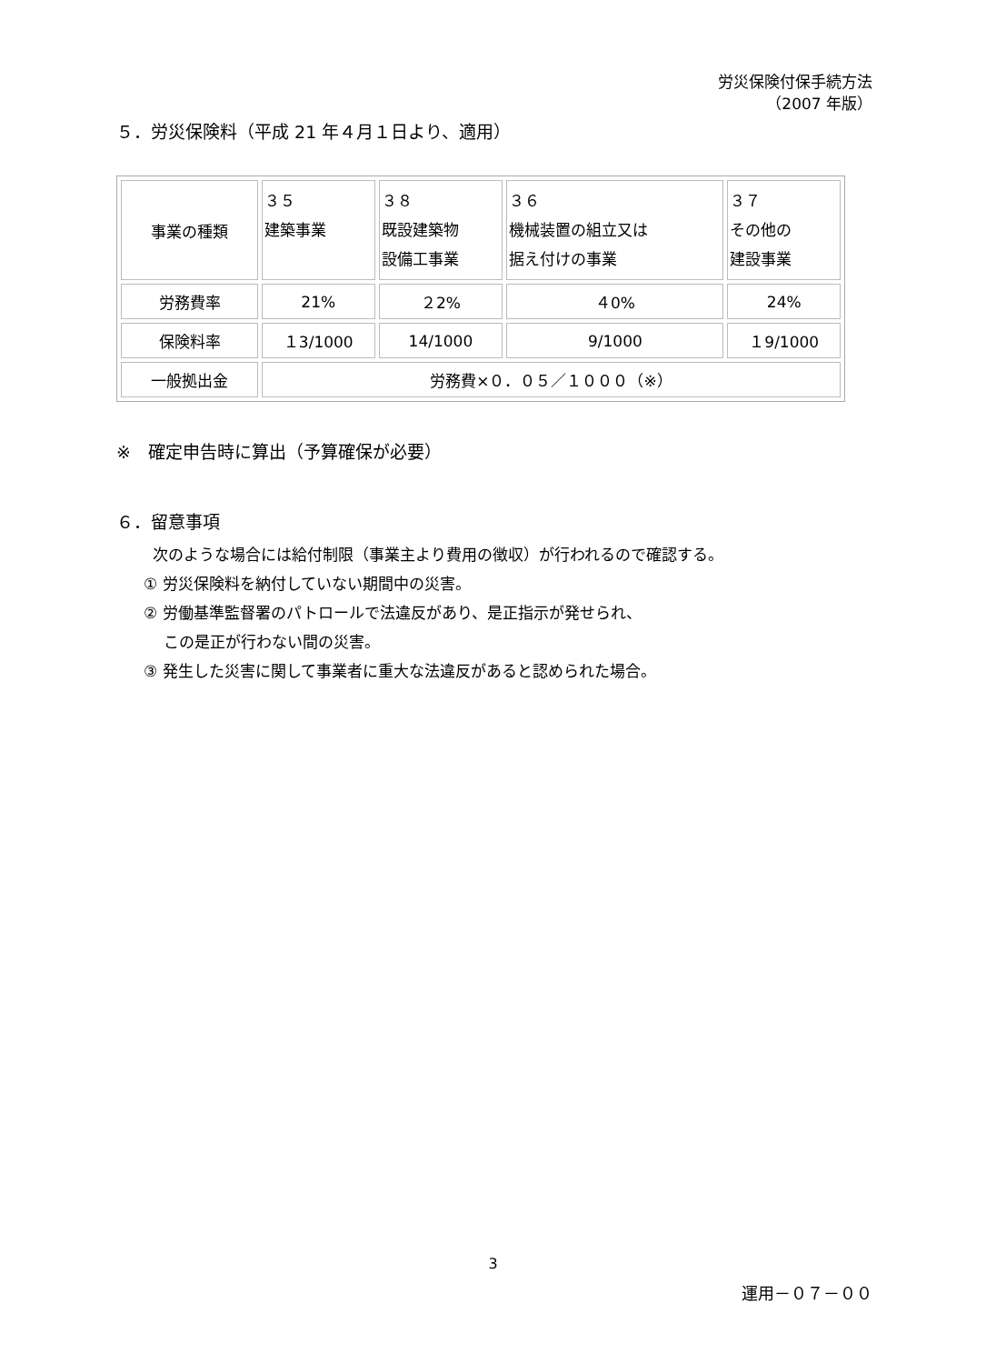労災保険付保手続方法
（2007 年版）
５．労災保険料（平成 21 年４月１日より、適用）
| 事業の種類 | ３５ 建築事業 | ３８ 既設建築物 設備工事業 | ３６ 機械装置の組立又は 据え付けの事業 | ３７ その他の 建設事業 |
| 労務費率 | 21% | ２2% | ４0% | 24% |
| 保険料率 | １3/1000 | 14/1000 | 9/1000 | １9/1000 |
| 一般拠出金 | 労務費×０．０５／１０００（※） | | | |
※　確定申告時に算出（予算確保が必要）
６．留意事項
次のような場合には給付制限（事業主より費用の徴収）が行われるので確認する。
① 労災保険料を納付していない期間中の災害。
② 労働基準監督署のパトロールで法違反があり、是正指示が発せられ、
この是正が行わない間の災害。
③ 発生した災害に関して事業者に重大な法違反があると認められた場合。
3
運用－０７－００